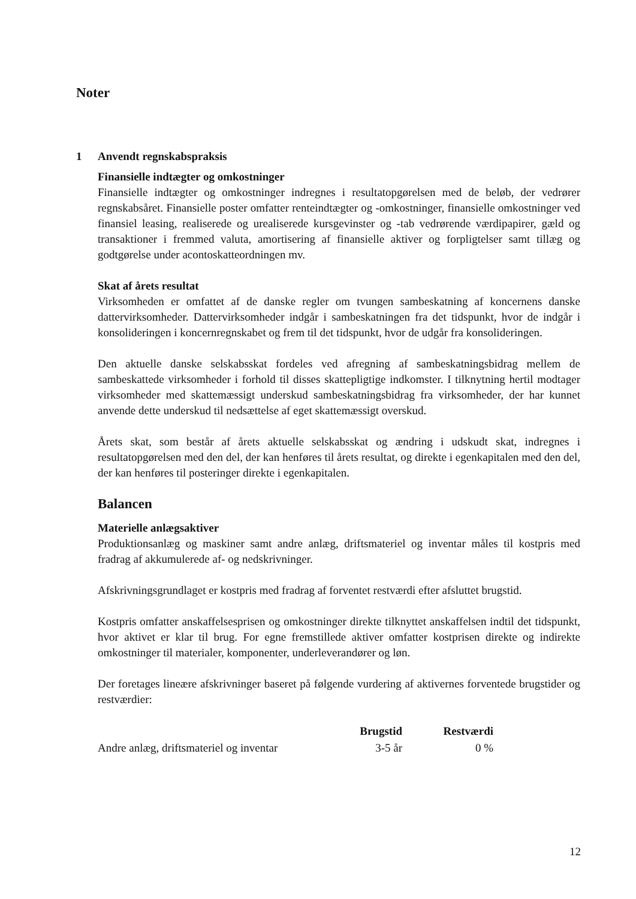Noter
1
Anvendt regnskabspraksis
Finansielle indtægter og omkostninger
Finansielle indtægter og omkostninger indregnes i resultatopgørelsen med de beløb, der vedrører regnskabsåret. Finansielle poster omfatter renteindtægter og -omkostninger, finansielle omkostninger ved finansiel leasing, realiserede og urealiserede kursgevinster og -tab vedrørende værdipapirer, gæld og transaktioner i fremmed valuta, amortisering af finansielle aktiver og forpligtelser samt tillæg og godtgørelse under acontoskatteordningen mv.
Skat af årets resultat
Virksomheden er omfattet af de danske regler om tvungen sambeskatning af koncernens danske dattervirksomheder. Dattervirksomheder indgår i sambeskatningen fra det tidspunkt, hvor de indgår i konsolideringen i koncernregnskabet og frem til det tidspunkt, hvor de udgår fra konsolideringen.
Den aktuelle danske selskabsskat fordeles ved afregning af sambeskatningsbidrag mellem de sambeskattede virksomheder i forhold til disses skattepligtige indkomster. I tilknytning hertil modtager virksomheder med skattemæssigt underskud sambeskatningsbidrag fra virksomheder, der har kunnet anvende dette underskud til nedsættelse af eget skattemæssigt overskud.
Årets skat, som består af årets aktuelle selskabsskat og ændring i udskudt skat, indregnes i resultatopgørelsen med den del, der kan henføres til årets resultat, og direkte i egenkapitalen med den del, der kan henføres til posteringer direkte i egenkapitalen.
Balancen
Materielle anlægsaktiver
Produktionsanlæg og maskiner samt andre anlæg, driftsmateriel og inventar måles til kostpris med fradrag af akkumulerede af- og nedskrivninger.
Afskrivningsgrundlaget er kostpris med fradrag af forventet restværdi efter afsluttet brugstid.
Kostpris omfatter anskaffelsesprisen og omkostninger direkte tilknyttet anskaffelsen indtil det tidspunkt, hvor aktivet er klar til brug. For egne fremstillede aktiver omfatter kostprisen direkte og indirekte omkostninger til materialer, komponenter, underleverandører og løn.
Der foretages lineære afskrivninger baseret på følgende vurdering af aktivernes forventede brugstider og restværdier:
| | Brugstid | Restværdi |
| --- | --- | --- |
| Andre anlæg, driftsmateriel og inventar | 3-5 år | 0 % |
12